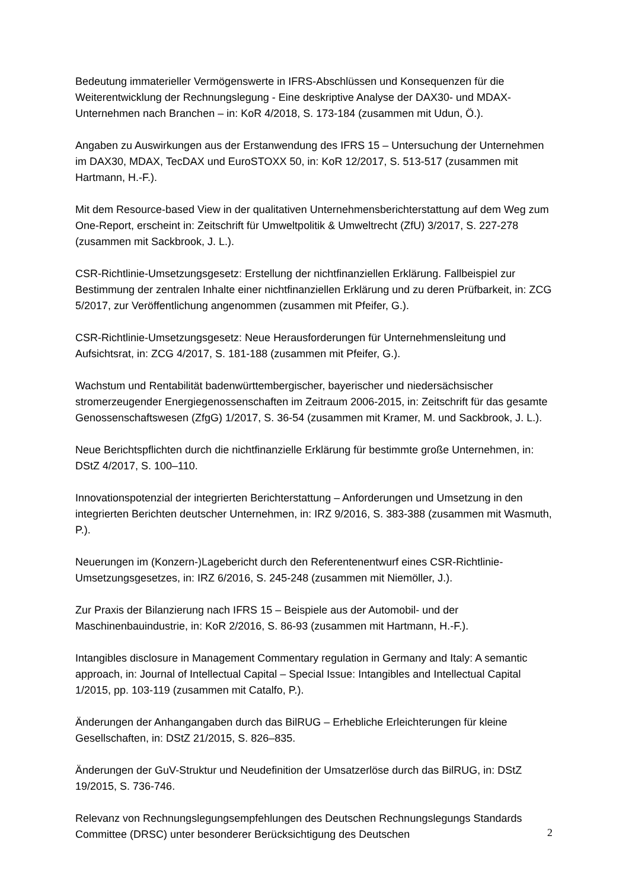Bedeutung immaterieller Vermögenswerte in IFRS-Abschlüssen und Konsequenzen für die Weiterentwicklung der Rechnungslegung - Eine deskriptive Analyse der DAX30- und MDAX-Unternehmen nach Branchen – in: KoR 4/2018, S. 173-184 (zusammen mit Udun, Ö.).
Angaben zu Auswirkungen aus der Erstanwendung des IFRS 15 – Untersuchung der Unternehmen im DAX30, MDAX, TecDAX und EuroSTOXX 50, in: KoR 12/2017, S. 513-517 (zusammen mit Hartmann, H.-F.).
Mit dem Resource-based View in der qualitativen Unternehmensberichterstattung auf dem Weg zum One-Report, erscheint in: Zeitschrift für Umweltpolitik & Umweltrecht (ZfU) 3/2017, S. 227-278 (zusammen mit Sackbrook, J. L.).
CSR-Richtlinie-Umsetzungsgesetz: Erstellung der nichtfinanziellen Erklärung. Fallbeispiel zur Bestimmung der zentralen Inhalte einer nichtfinanziellen Erklärung und zu deren Prüfbarkeit, in: ZCG 5/2017, zur Veröffentlichung angenommen (zusammen mit Pfeifer, G.).
CSR-Richtlinie-Umsetzungsgesetz: Neue Herausforderungen für Unternehmensleitung und Aufsichtsrat, in: ZCG 4/2017, S. 181-188 (zusammen mit Pfeifer, G.).
Wachstum und Rentabilität badenwürttembergischer, bayerischer und niedersächsischer stromerzeugender Energiegenossenschaften im Zeitraum 2006-2015, in: Zeitschrift für das gesamte Genossenschaftswesen (ZfgG) 1/2017, S. 36-54 (zusammen mit Kramer, M. und Sackbrook, J. L.).
Neue Berichtspflichten durch die nichtfinanzielle Erklärung für bestimmte große Unternehmen, in: DStZ 4/2017, S. 100–110.
Innovationspotenzial der integrierten Berichterstattung – Anforderungen und Umsetzung in den integrierten Berichten deutscher Unternehmen, in: IRZ 9/2016, S. 383-388 (zusammen mit Wasmuth, P.).
Neuerungen im (Konzern-)Lagebericht durch den Referentenentwurf eines CSR-Richtlinie-Umsetzungsgesetzes, in: IRZ 6/2016, S. 245-248 (zusammen mit Niemöller, J.).
Zur Praxis der Bilanzierung nach IFRS 15 – Beispiele aus der Automobil- und der Maschinenbauindustrie, in: KoR 2/2016, S. 86-93 (zusammen mit Hartmann, H.-F.).
Intangibles disclosure in Management Commentary regulation in Germany and Italy: A semantic approach, in: Journal of Intellectual Capital – Special Issue: Intangibles and Intellectual Capital 1/2015, pp. 103-119 (zusammen mit Catalfo, P.).
Änderungen der Anhangangaben durch das BilRUG – Erhebliche Erleichterungen für kleine Gesellschaften, in: DStZ 21/2015, S. 826–835.
Änderungen der GuV-Struktur und Neudefinition der Umsatzerlöse durch das BilRUG, in: DStZ 19/2015, S. 736-746.
Relevanz von Rechnungslegungsempfehlungen des Deutschen Rechnungslegungs Standards Committee (DRSC) unter besonderer Berücksichtigung des Deutschen
2